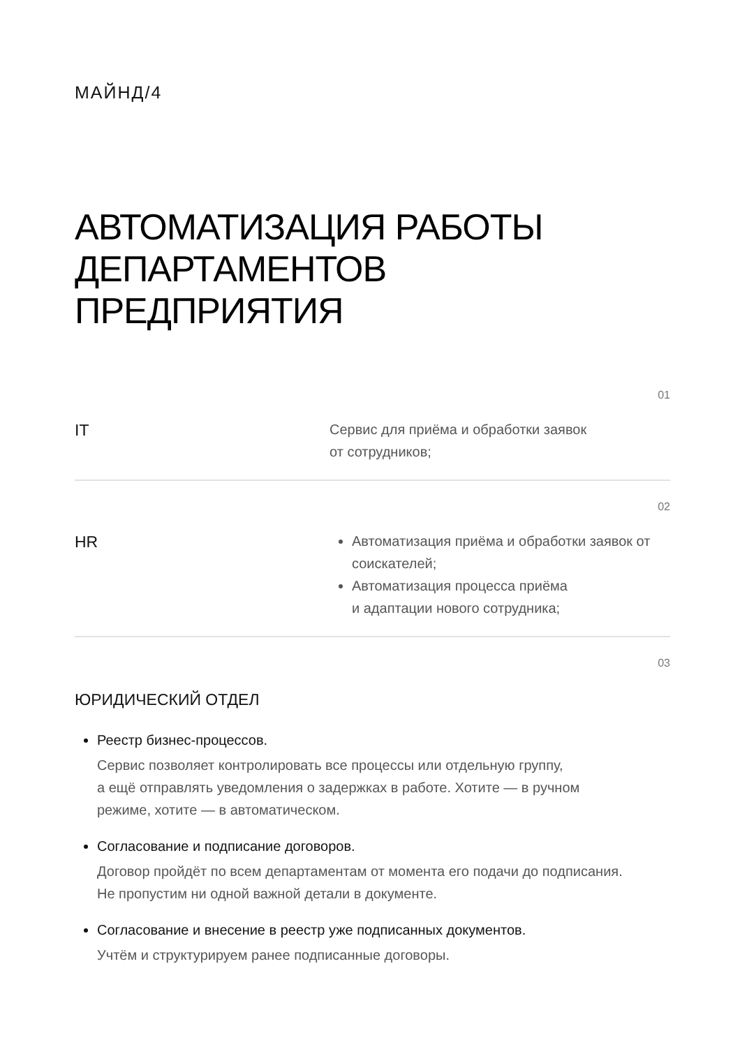МАЙНД/4
АВТОМАТИЗАЦИЯ РАБОТЫ
ДЕПАРТАМЕНТОВ
ПРЕДПРИЯТИЯ
01
IT
Сервис для приёма и обработки заявок
от сотрудников;
02
HR
Автоматизация приёма и обработки заявок от соискателей;
Автоматизация процесса приёма
и адаптации нового сотрудника;
03
ЮРИДИЧЕСКИЙ ОТДЕЛ
Реестр бизнес-процессов.
Сервис позволяет контролировать все процессы или отдельную группу,
а ещё отправлять уведомления о задержках в работе. Хотите — в ручном
режиме, хотите — в автоматическом.
Согласование и подписание договоров.
Договор пройдёт по всем департаментам от момента его подачи до подписания.
Не пропустим ни одной важной детали в документе.
Согласование и внесение в реестр уже подписанных документов.
Учтём и структурируем ранее подписанные договоры.